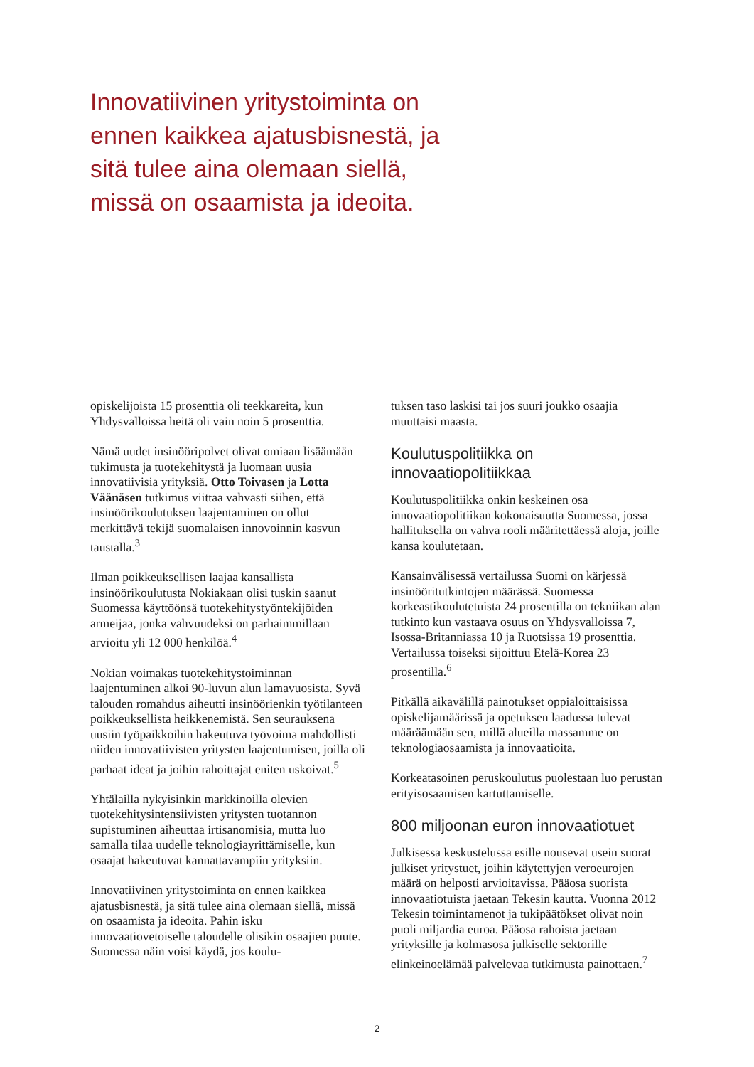Innovatiivinen yritystoiminta on ennen kaikkea ajatusbisnestä, ja sitä tulee aina olemaan siellä, missä on osaamista ja ideoita.
opiskelijoista 15 prosenttia oli teekkareita, kun Yhdysvalloissa heitä oli vain noin 5 prosenttia.
Nämä uudet insinööripolvet olivat omiaan lisäämään tukimusta ja tuotekehitystä ja luomaan uusia innovatiivisia yrityksiä. Otto Toivasen ja Lotta Väänäsen tutkimus viittaa vahvasti siihen, että insinöörikoulutuksen laajentaminen on ollut merkittävä tekijä suomalaisen innovoinnin kasvun taustalla.<sup>3</sup>
Ilman poikkeuksellisen laajaa kansallista insinöörikoulutusta Nokiakaan olisi tuskin saanut Suomessa käyttöönsä tuotekehitystyöntekijöiden armeijaa, jonka vahvuudeksi on parhaimmillaan arvioitu yli 12 000 henkilöä.<sup>4</sup>
Nokian voimakas tuotekehitystoiminnan laajentuminen alkoi 90-luvun alun lamavuosista. Syvä talouden romahdus aiheutti insinöörienkin työtilanteen poikkeuksellista heikkenemistä. Sen seurauksena uusiin työpaikkoihin hakeutuva työvoima mahdollisti niiden innovatiivisten yritysten laajentumisen, joilla oli parhaat ideat ja joihin rahoittajat eniten uskoivat.<sup>5</sup>
Yhtälailla nykyisinkin markkinoilla olevien tuotekehitysintensiivisten yritysten tuotannon supistuminen aiheuttaa irtisanomisia, mutta luo samalla tilaa uudelle teknologiayrittämiselle, kun osaajat hakeutuvat kannattavampiin yrityksiin.
Innovatiivinen yritystoiminta on ennen kaikkea ajatusbisnestä, ja sitä tulee aina olemaan siellä, missä on osaamista ja ideoita. Pahin isku innovaatiovetoiselle taloudelle olisikin osaajien puute. Suomessa näin voisi käydä, jos koulu-
tuksen taso laskisi tai jos suuri joukko osaajia muuttaisi maasta.
Koulutuspolitiikka on innovaatiopolitiikkaa
Koulutuspolitiikka onkin keskeinen osa innovaatiopolitiikan kokonaisuutta Suomessa, jossa hallituksella on vahva rooli määritettäessä aloja, joille kansa koulutetaan.
Kansainvälisessä vertailussa Suomi on kärjessä insinööritutkintojen määrässä. Suomessa korkeastikoulutetuista 24 prosentilla on tekniikan alan tutkinto kun vastaava osuus on Yhdysvalloissa 7, Isossa-Britanniassa 10 ja Ruotsissa 19 prosenttia. Vertailussa toiseksi sijoittuu Etelä-Korea 23 prosentilla.<sup>6</sup>
Pitkällä aikavälillä painotukset oppialoittaisissa opiskelijamäärissä ja opetuksen laadussa tulevat määräämään sen, millä alueilla massamme on teknologiaosaamista ja innovaatioita.
Korkeatasoinen peruskoulutus puolestaan luo perustan erityisosaamisen kartuttamiselle.
800 miljoonan euron innovaatiotuet
Julkisessa keskustelussa esille nousevat usein suorat julkiset yritystuet, joihin käytettyjen veroeurojen määrä on helposti arvioitavissa. Pääosa suorista innovaatiotuista jaetaan Tekesin kautta. Vuonna 2012 Tekesin toimintamenot ja tukipäätökset olivat noin puoli miljardia euroa. Pääosa rahoista jaetaan yrityksille ja kolmasosa julkiselle sektorille elinkeinoelämää palvelevaa tutkimusta painottaen.<sup>7</sup>
2